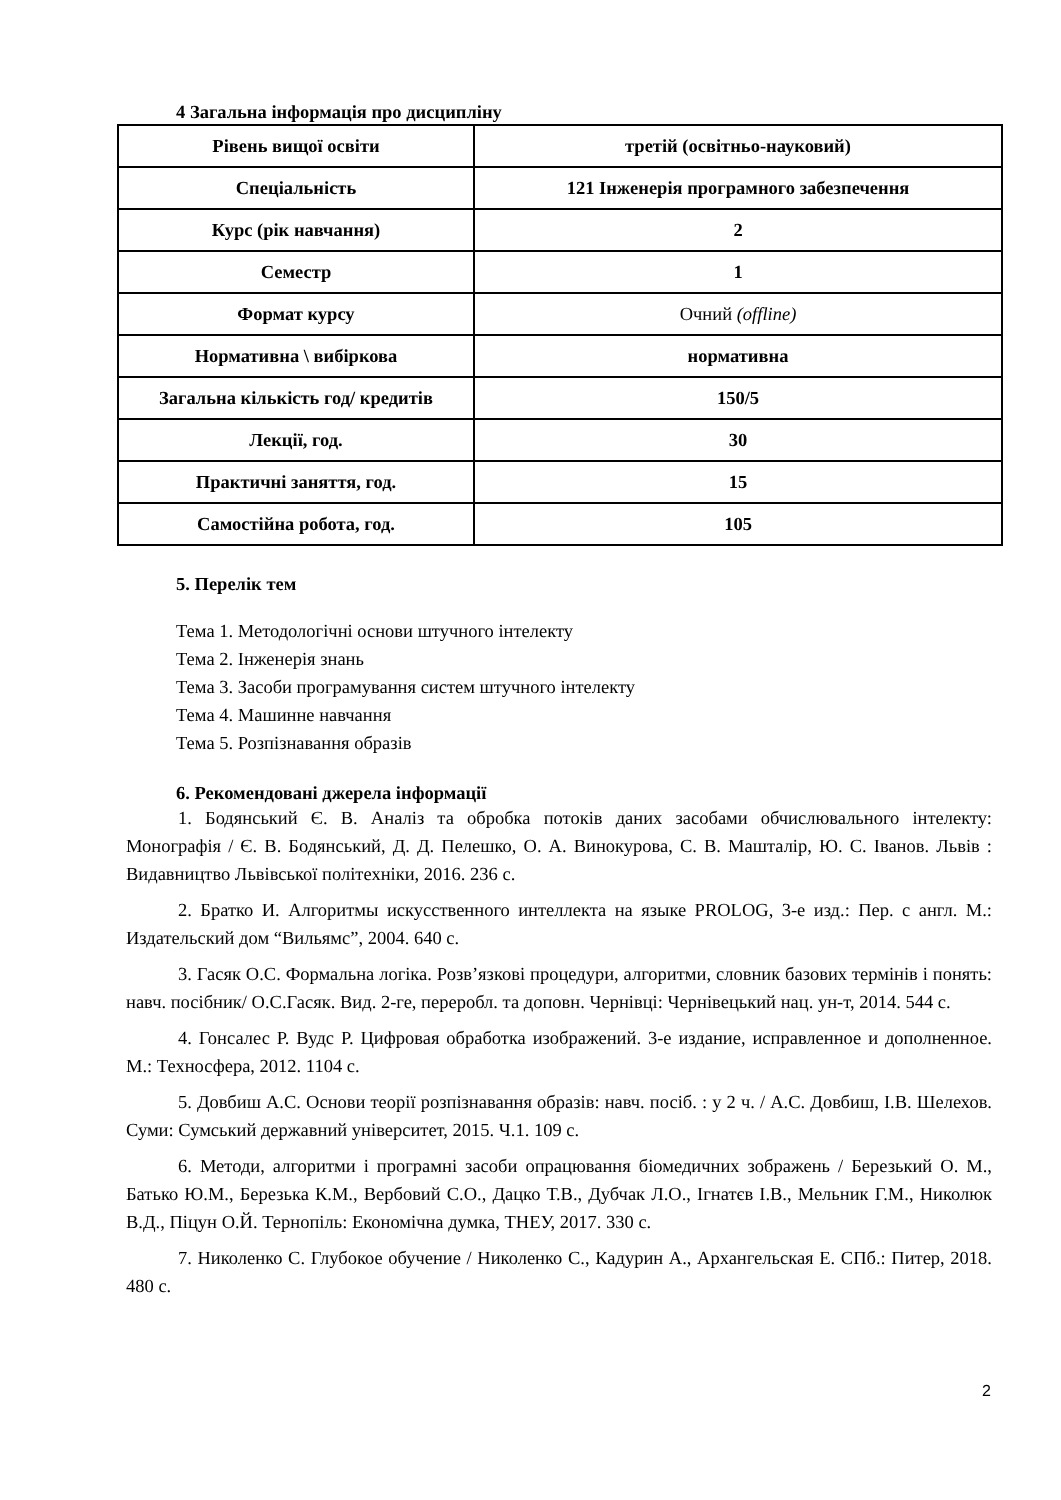4 Загальна інформація про дисципліну
| Рівень вищої освіти | третій (освітньо-науковий) |
| Спеціальність | 121 Інженерія програмного забезпечення |
| Курс (рік навчання) | 2 |
| Семестр | 1 |
| Формат курсу | Очний (offline) |
| Нормативна \ вибіркова | нормативна |
| Загальна кількість год/ кредитів | 150/5 |
| Лекції, год. | 30 |
| Практичні заняття, год. | 15 |
| Самостійна робота, год. | 105 |
5. Перелік тем
Тема 1. Методологічні основи штучного інтелекту
Тема 2. Інженерія знань
Тема 3. Засоби програмування систем штучного інтелекту
Тема 4. Машинне навчання
Тема 5. Розпізнавання образів
6. Рекомендовані джерела інформації
1. Бодянський Є. В. Аналіз та обробка потоків даних засобами обчислювального інтелекту: Монографія / Є. В. Бодянський, Д. Д. Пелешко, О. А. Винокурова, С. В. Машталір, Ю. С. Іванов. Львів : Видавництво Львівської політехніки, 2016. 236 с.
2. Братко И. Алгоритмы искусственного интеллекта на языке PROLOG, 3-е изд.: Пер. с англ. М.: Издательский дом “Вильямс”, 2004. 640 с.
3. Гасяк О.С. Формальна логіка. Розв’язкові процедури, алгоритми, словник базових термінів і понять: навч. посібник/ О.С.Гасяк. Вид. 2-ге, переробл. та доповн. Чернівці: Чернівецький нац. ун-т, 2014. 544 с.
4. Гонсалес Р. Вудс Р. Цифровая обработка изображений. 3-е издание, исправленное и дополненное. М.: Техносфера, 2012. 1104 с.
5. Довбиш А.С. Основи теорії розпізнавання образів: навч. посіб. : у 2 ч. / А.С. Довбиш, І.В. Шелехов. Суми: Сумський державний університет, 2015. Ч.1. 109 с.
6. Методи, алгоритми і програмні засоби опрацювання біомедичних зображень / Березький О. М., Батько Ю.М., Березька К.М., Вербовий С.О., Дацко Т.В., Дубчак Л.О., Ігнатєв І.В., Мельник Г.М., Николюк В.Д., Піцун О.Й. Тернопіль: Економічна думка, ТНЕУ, 2017. 330 с.
7. Николенко С. Глубокое обучение / Николенко С., Кадурин А., Архангельская Е. СПб.: Питер, 2018. 480 с.
2